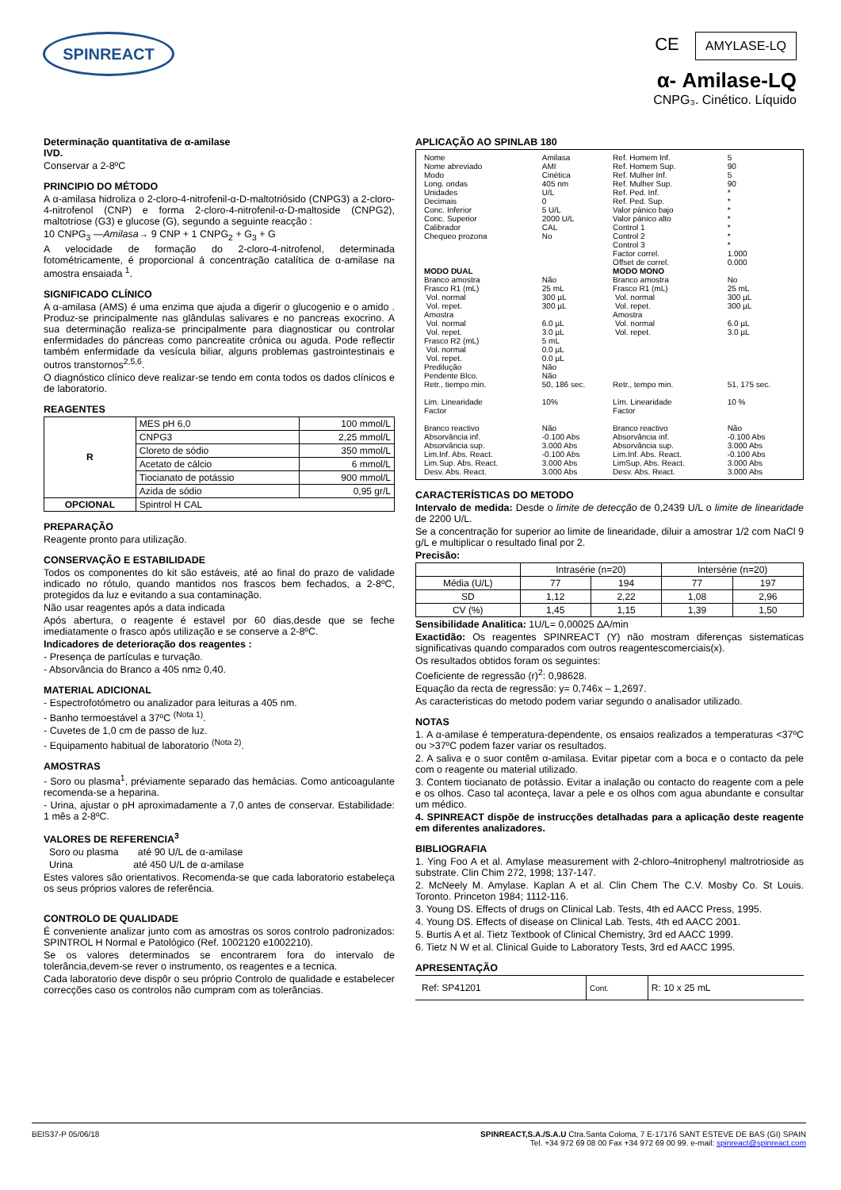SPINREACT
CE AMYLASE-LQ
α- Amilase-LQ
CNPG₃. Cinético. Líquido
Determinação quantitativa de α-amilase
IVD.
Conservar a 2-8ºC
PRINCIPIO DO MÉTODO
A α-amilasa hidroliza o 2-cloro-4-nitrofenil-α-D-maltotriósido (CNPG3) a 2-cloro-4-nitrofenol (CNP) e forma 2-cloro-4-nitrofenil-α-D-maltoside (CNPG2), maltotriose (G3) e glucose (G), segundo a seguinte reacção :
10 CNPG<sub>3</sub> —Amilasa→ 9 CNP + 1 CNPG<sub>2</sub> + G<sub>3</sub> + G
A velocidade de formação do 2-cloro-4-nitrofenol, determinada fotométricamente, é proporcional á concentração catalítica de α-amilase na amostra ensaiada <sup>1</sup>.
SIGNIFICADO CLÍNICO
A α-amilasa (AMS) é uma enzima que ajuda a digerir o glucogenio e o amido . Produz-se principalmente nas glândulas salivares e no pancreas exocrino. A sua determinação realiza-se principalmente para diagnosticar ou controlar enfermidades do páncreas como pancreatite crónica ou aguda. Pode reflectir também enfermidade da vesícula biliar, alguns problemas gastrointestinais e outros transtornos<sup>2,5,6</sup>.
O diagnóstico clínico deve realizar-se tendo em conta todos os dados clínicos e de laboratorio.
REAGENTES
| R | MES pH 6,0 | 100 mmol/L |
| | CNPG3 | 2,25 mmol/L |
| | Cloreto de sódio | 350 mmol/L |
| | Acetato de cálcio | 6 mmol/L |
| | Tiocianato de potássio | 900 mmol/L |
| | Azida de sódio | 0,95 gr/L |
| OPCIONAL | Spintrol H CAL | |
PREPARAÇÃO
Reagente pronto para utilização.
CONSERVAÇÃO E ESTABILIDADE
Todos os componentes do kit são estáveis, até ao final do prazo de validade indicado no rótulo, quando mantidos nos frascos bem fechados, a 2-8ºC, protegidos da luz e evitando a sua contaminação.
Não usar reagentes após a data indicada
Após abertura, o reagente é estavel por 60 dias,desde que se feche imediatamente o frasco após utilização e se conserve a 2-8ºC.
Indicadores de deterioração dos reagentes :
- Presença de partículas e turvação.
- Absorvância do Branco a 405 nm≥ 0,40.
MATERIAL ADICIONAL
- Espectrofotómetro ou analizador para leituras a 405 nm.
- Banho termoestável a 37ºC <sup>(Nota 1)</sup>.
- Cuvetes de 1,0 cm de passo de luz.
- Equipamento habitual de laboratorio <sup>(Nota 2)</sup>.
AMOSTRAS
- Soro ou plasma<sup>1</sup>, préviamente separado das hemácias. Como anticoagulante recomenda-se a heparina.
- Urina, ajustar o pH aproximadamente a 7,0 antes de conservar. Estabilidade: 1 mês a 2-8ºC.
VALORES DE REFERENCIA<sup>3</sup>
Soro ou plasma até 90 U/L de α-amilase
Urina até 450 U/L de α-amilase
Estes valores são orientativos. Recomenda-se que cada laboratorio estabeleça os seus próprios valores de referência.
CONTROLO DE QUALIDADE
É conveniente analizar junto com as amostras os soros controlo padronizados: SPINTROL H Normal e Patológico (Ref. 1002120 e1002210).
Se os valores determinados se encontrarem fora do intervalo de tolerância,devem-se rever o instrumento, os reagentes e a tecnica.
Cada laboratorio deve dispôr o seu próprio Controlo de qualidade e estabelecer correcções caso os controlos não cumpram com as tolerâncias.
APLICAÇÃO AO SPINLAB 180
| Nome Nome abreviado Modo Long. ondas Unidades Decimais Conc. Inferior Conc. Superior Calibrador Chequeo prozona | Amilasa AMI Cinética 405 nm U/L 0 5 U/L 2000 U/L CAL No | Ref. Homem Inf. Ref. Homem Sup. Ref. Mulher Inf. Ref. Mulher Sup. Ref. Ped. Inf. Ref. Ped. Sup. Valor pánico bajo Valor pánico alto Control 1 Control 2 Control 3 Factor correl. Offset de correl. | 5 90 5 90 * * * * * * * 1.000 0.000 |
| MODO DUAL | | MODO MONO | |
| Branco amostra Frasco R1 (mL) Vol. normal Vol. repet. Amostra Vol. normal Vol. repet. Frasco R2 (mL) Vol. normal Vol. repet. Predilução Pendente Blco. Retr., tiempo min. | Não 25 mL 300 µL 300 µL 6.0 µL 3.0 µL 5 mL 0.0 µL 0.0 µL Não Não 50, 186 sec. | Branco amostra Frasco R1 (mL) Vol. normal Vol. repet. Amostra Vol. normal Vol. repet. Retr., tempo min. | No 25 mL 300 µL 300 µL 6.0 µL 3.0 µL 51, 175 sec. |
| Lim. Linearidade Factor | 10% | Lím. Linearidade Factor | 10 % |
| Branco reactivo Absorvância inf. Absorvância sup. Lim.Inf. Abs. React. Lim.Sup. Abs. React. Desv. Abs. React. | Não -0.100 Abs 3.000 Abs -0.100 Abs 3.000 Abs 3.000 Abs | Branco reactivo Absorvância inf. Absorvância sup. Lim.Inf. Abs. React. LimSup. Abs. React. Desv. Abs. React. | Não -0.100 Abs 3.000 Abs -0.100 Abs 3.000 Abs 3.000 Abs |
CARACTERÍSTICAS DO METODO
Intervalo de medida: Desde o limite de detecção de 0,2439 U/L o limite de linearidade de 2200 U/L.
Se a concentração for superior ao limite de linearidade, diluir a amostrar 1/2 com NaCl 9 g/L e multiplicar o resultado final por 2.
Precisão:
| | Intrasérie (n=20) | | Intersérie (n=20) | |
| Média (U/L) | 77 | 194 | 77 | 197 |
| SD | 1,12 | 2,22 | 1,08 | 2,96 |
| CV (%) | 1,45 | 1,15 | 1,39 | 1,50 |
Sensibilidade Analitica: 1U/L= 0,00025 ∆A/min
Exactidão: Os reagentes SPINREACT (Y) não mostram diferenças sistematicas significativas quando comparados com outros reagentescomerciais(x).
Os resultados obtidos foram os seguintes:
Coeficiente de regressão (r)<sup>2</sup>: 0,98628.
Equação da recta de regressão: y= 0,746x – 1,2697.
As caracteristicas do metodo podem variar segundo o analisador utilizado.
NOTAS
1. A α-amilase é temperatura-dependente, os ensaios realizados a temperaturas <37ºC ou >37ºC podem fazer variar os resultados.
2. A saliva e o suor contêm α-amilasa. Evitar pipetar com a boca e o contacto da pele com o reagente ou material utilizado.
3. Contem tiocianato de potássio. Evitar a inalação ou contacto do reagente com a pele e os olhos. Caso tal aconteça, lavar a pele e os olhos com agua abundante e consultar um médico.
4. SPINREACT dispõe de instrucções detalhadas para a aplicação deste reagente em diferentes analizadores.
BIBLIOGRAFIA
1. Ying Foo A et al. Amylase measurement with 2-chloro-4nitrophenyl maltrotrioside as substrate. Clin Chim 272, 1998; 137-147.
2. McNeely M. Amylase. Kaplan A et al. Clin Chem The C.V. Mosby Co. St Louis. Toronto. Princeton 1984; 1112-116.
3. Young DS. Effects of drugs on Clinical Lab. Tests, 4th ed AACC Press, 1995.
4. Young DS. Effects of disease on Clinical Lab. Tests, 4th ed AACC 2001.
5. Burtis A et al. Tietz Textbook of Clinical Chemistry, 3rd ed AACC 1999.
6. Tietz N W et al. Clinical Guide to Laboratory Tests, 3rd ed AACC 1995.
APRESENTAÇÃO
| Ref: SP41201 | Cont. | R: 10 x 25 mL |
BEIS37-P 05/06/18 SPINREACT,S.A./S.A.U Ctra.Santa Coloma, 7 E-17176 SANT ESTEVE DE BAS (GI) SPAIN
Tel. +34 972 69 08 00 Fax +34 972 69 00 99. e-mail: spinreact@spinreact.com